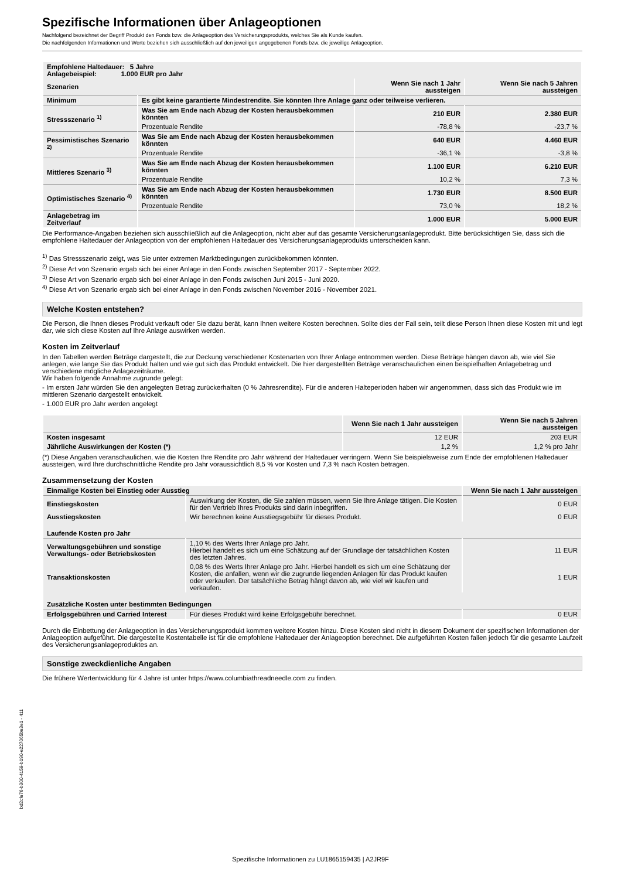Spezifische Informationen über Anlageoptionen
Nachfolgend bezeichnet der Begriff Produkt den Fonds bzw. die Anlageoption des Versicherungsprodukts, welches Sie als Kunde kaufen.
Die nachfolgenden Informationen und Werte beziehen sich ausschließlich auf den jeweiligen angegebenen Fonds bzw. die jeweilige Anlageoption.
| Empfohlene Haltedauer: 5 Jahre Anlagebeispiel: 1.000 EUR pro Jahr | | | |
| --- | --- | --- | --- |
| Szenarien | | Wenn Sie nach 1 Jahr aussteigen | Wenn Sie nach 5 Jahren aussteigen |
| Minimum | Es gibt keine garantierte Mindestrendite. Sie könnten Ihre Anlage ganz oder teilweise verlieren. | | |
| Stressszenario <sup>1)</sup> | Was Sie am Ende nach Abzug der Kosten herausbekommen könnten | 210 EUR | 2.380 EUR |
| | Prozentuale Rendite | -78,8 % | -23,7 % |
| Pessimistisches Szenario <sup>2)</sup> | Was Sie am Ende nach Abzug der Kosten herausbekommen könnten | 640 EUR | 4.460 EUR |
| | Prozentuale Rendite | -36,1 % | -3,8 % |
| Mittleres Szenario <sup>3)</sup> | Was Sie am Ende nach Abzug der Kosten herausbekommen könnten | 1.100 EUR | 6.210 EUR |
| | Prozentuale Rendite | 10,2 % | 7,3 % |
| Optimistisches Szenario <sup>4)</sup> | Was Sie am Ende nach Abzug der Kosten herausbekommen könnten | 1.730 EUR | 8.500 EUR |
| | Prozentuale Rendite | 73,0 % | 18,2 % |
| Anlagebetrag im Zeitverlauf | | 1.000 EUR | 5.000 EUR |
Die Performance-Angaben beziehen sich ausschließlich auf die Anlageoption, nicht aber auf das gesamte Versicherungsanlageprodukt. Bitte berücksichtigen Sie, dass sich die empfohlene Haltedauer der Anlageoption von der empfohlenen Haltedauer des Versicherungsanlageprodukts unterscheiden kann.
<sup>1)</sup> Das Stressszenario zeigt, was Sie unter extremen Marktbedingungen zurückbekommen könnten.
<sup>2)</sup> Diese Art von Szenario ergab sich bei einer Anlage in den Fonds zwischen September 2017 - September 2022.
<sup>3)</sup> Diese Art von Szenario ergab sich bei einer Anlage in den Fonds zwischen Juni 2015 - Juni 2020.
<sup>4)</sup> Diese Art von Szenario ergab sich bei einer Anlage in den Fonds zwischen November 2016 - November 2021.
Welche Kosten entstehen?
Die Person, die Ihnen dieses Produkt verkauft oder Sie dazu berät, kann Ihnen weitere Kosten berechnen. Sollte dies der Fall sein, teilt diese Person Ihnen diese Kosten mit und legt dar, wie sich diese Kosten auf Ihre Anlage auswirken werden.
Kosten im Zeitverlauf
In den Tabellen werden Beträge dargestellt, die zur Deckung verschiedener Kostenarten von Ihrer Anlage entnommen werden. Diese Beträge hängen davon ab, wie viel Sie anlegen, wie lange Sie das Produkt halten und wie gut sich das Produkt entwickelt. Die hier dargestellten Beträge veranschaulichen einen beispielhaften Anlagebetrag und verschiedene mögliche Anlagezeiträume.
Wir haben folgende Annahme zugrunde gelegt:
- Im ersten Jahr würden Sie den angelegten Betrag zurückerhalten (0 % Jahresrendite). Für die anderen Halteperioden haben wir angenommen, dass sich das Produkt wie im mittleren Szenario dargestellt entwickelt.
- 1.000 EUR pro Jahr werden angelegt
| | Wenn Sie nach 1 Jahr aussteigen | Wenn Sie nach 5 Jahren aussteigen |
| --- | --- | --- |
| Kosten insgesamt | 12 EUR | 203 EUR |
| Jährliche Auswirkungen der Kosten (*) | 1,2 % | 1,2 % pro Jahr |
(*) Diese Angaben veranschaulichen, wie die Kosten Ihre Rendite pro Jahr während der Haltedauer verringern. Wenn Sie beispielsweise zum Ende der empfohlenen Haltedauer aussteigen, wird Ihre durchschnittliche Rendite pro Jahr voraussichtlich 8,5 % vor Kosten und 7,3 % nach Kosten betragen.
Zusammensetzung der Kosten
| Einmalige Kosten bei Einstieg oder Ausstieg | | Wenn Sie nach 1 Jahr aussteigen |
| --- | --- | --- |
| Einstiegskosten | Auswirkung der Kosten, die Sie zahlen müssen, wenn Sie Ihre Anlage tätigen. Die Kosten für den Vertrieb Ihres Produkts sind darin inbegriffen. | 0 EUR |
| Ausstiegskosten | Wir berechnen keine Ausstiegsgebühr für dieses Produkt. | 0 EUR |
| Laufende Kosten pro Jahr | | |
| Verwaltungsgebühren und sonstige Verwaltungs- oder Betriebskosten | 1,10 % des Werts Ihrer Anlage pro Jahr. Hierbei handelt es sich um eine Schätzung auf der Grundlage der tatsächlichen Kosten des letzten Jahres. | 11 EUR |
| Transaktionskosten | 0,08 % des Werts Ihrer Anlage pro Jahr. Hierbei handelt es sich um eine Schätzung der Kosten, die anfallen, wenn wir die zugrunde liegenden Anlagen für das Produkt kaufen oder verkaufen. Der tatsächliche Betrag hängt davon ab, wie viel wir kaufen und verkaufen. | 1 EUR |
| Zusätzliche Kosten unter bestimmten Bedingungen | | |
| Erfolgsgebühren und Carried Interest | Für dieses Produkt wird keine Erfolgsgebühr berechnet. | 0 EUR |
Durch die Einbettung der Anlageoption in das Versicherungsprodukt kommen weitere Kosten hinzu. Diese Kosten sind nicht in diesem Dokument der spezifischen Informationen der Anlageoption aufgeführt. Die dargestellte Kostentabelle ist für die empfohlene Haltedauer der Anlageoption berechnet. Die aufgeführten Kosten fallen jedoch für die gesamte Laufzeit des Versicherungsanlageproduktes an.
Sonstige zweckdienliche Angaben
Die frühere Wertentwicklung für 4 Jahre ist unter https://www.columbiathreadneedle.com zu finden.
bd2cfe76-b300-4159-b190-e227065be3e1 - 411
Spezifische Informationen zu LU1865159435 | A2JR9F